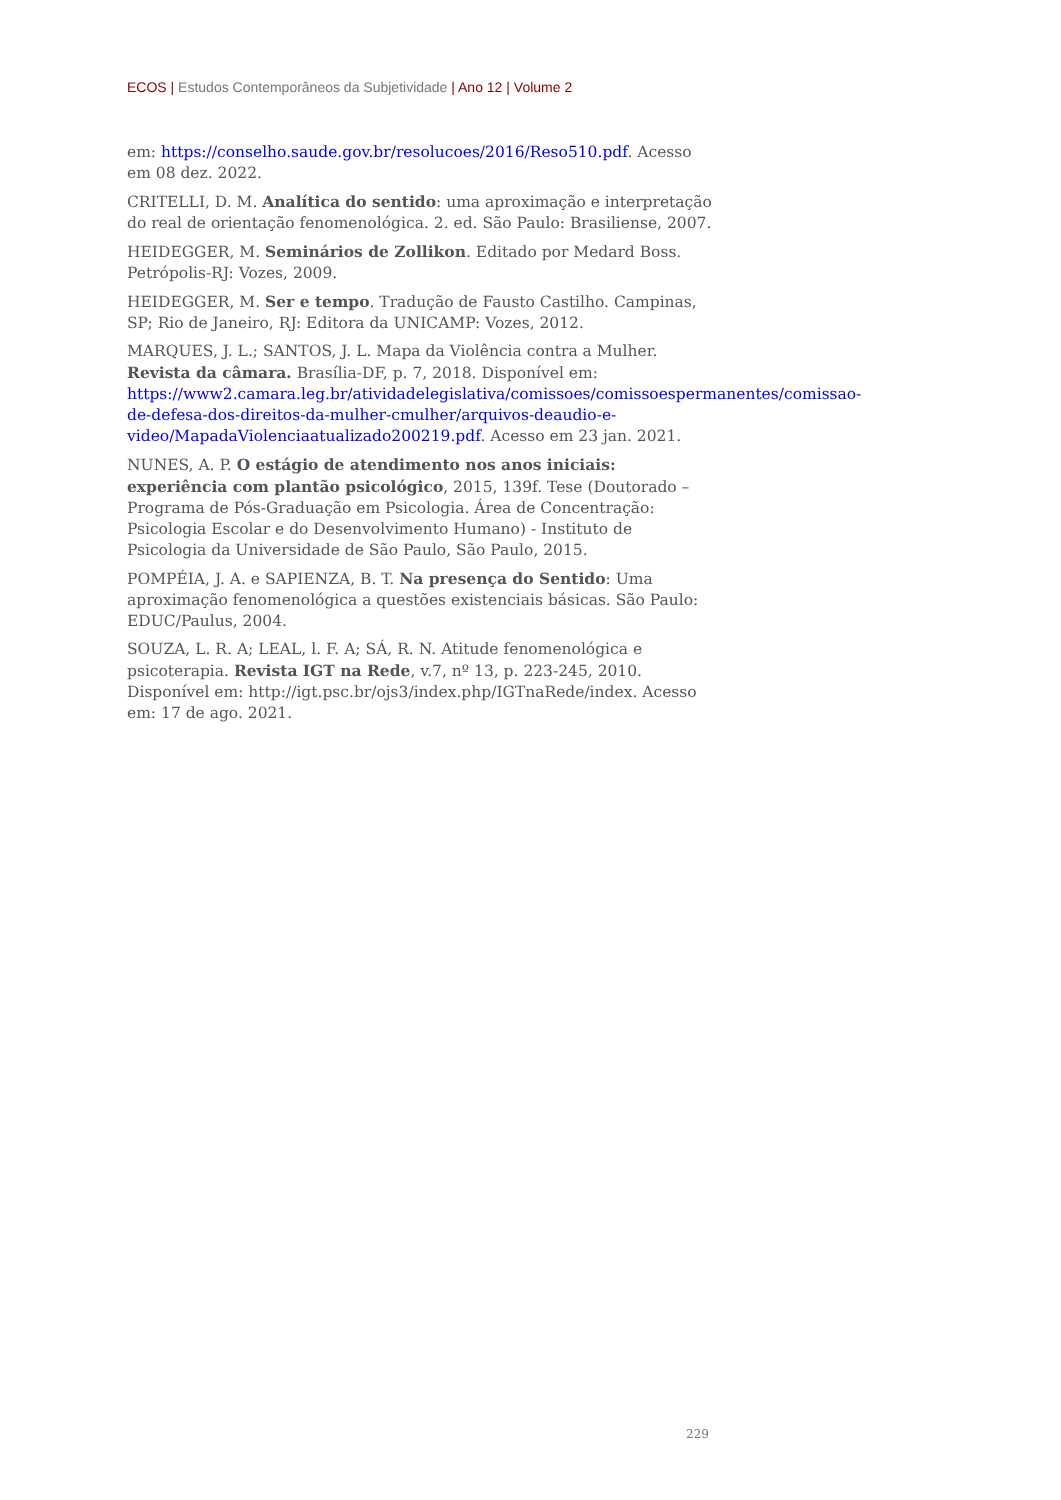ECOS | Estudos Contemporâneos da Subjetividade | Ano 12 | Volume 2
em: https://conselho.saude.gov.br/resolucoes/2016/Reso510.pdf. Acesso em 08 dez. 2022.
CRITELLI, D. M. Analítica do sentido: uma aproximação e interpretação do real de orientação fenomenológica. 2. ed. São Paulo: Brasiliense, 2007.
HEIDEGGER, M. Seminários de Zollikon. Editado por Medard Boss. Petrópolis-RJ: Vozes, 2009.
HEIDEGGER, M. Ser e tempo. Tradução de Fausto Castilho. Campinas, SP; Rio de Janeiro, RJ: Editora da UNICAMP: Vozes, 2012.
MARQUES, J. L.; SANTOS, J. L. Mapa da Violência contra a Mulher. Revista da câmara. Brasília-DF, p. 7, 2018. Disponível em: https://www2.camara.leg.br/atividadelegislativa/comissoes/comissoespermanentes/comissao-de-defesa-dos-direitos-da-mulher-cmulher/arquivos-deaudio-e-video/MapadaViolenciaatualizado200219.pdf. Acesso em 23 jan. 2021.
NUNES, A. P. O estágio de atendimento nos anos iniciais: experiência com plantão psicológico, 2015, 139f. Tese (Doutorado – Programa de Pós-Graduação em Psicologia. Área de Concentração: Psicologia Escolar e do Desenvolvimento Humano) - Instituto de Psicologia da Universidade de São Paulo, São Paulo, 2015.
POMPÉIA, J. A. e SAPIENZA, B. T. Na presença do Sentido: Uma aproximação fenomenológica a questões existenciais básicas. São Paulo: EDUC/Paulus, 2004.
SOUZA, L. R. A; LEAL, l. F. A; SÁ, R. N. Atitude fenomenológica e psicoterapia. Revista IGT na Rede, v.7, nº 13, p. 223-245, 2010. Disponível em: http://igt.psc.br/ojs3/index.php/IGTnaRede/index. Acesso em: 17 de ago. 2021.
229